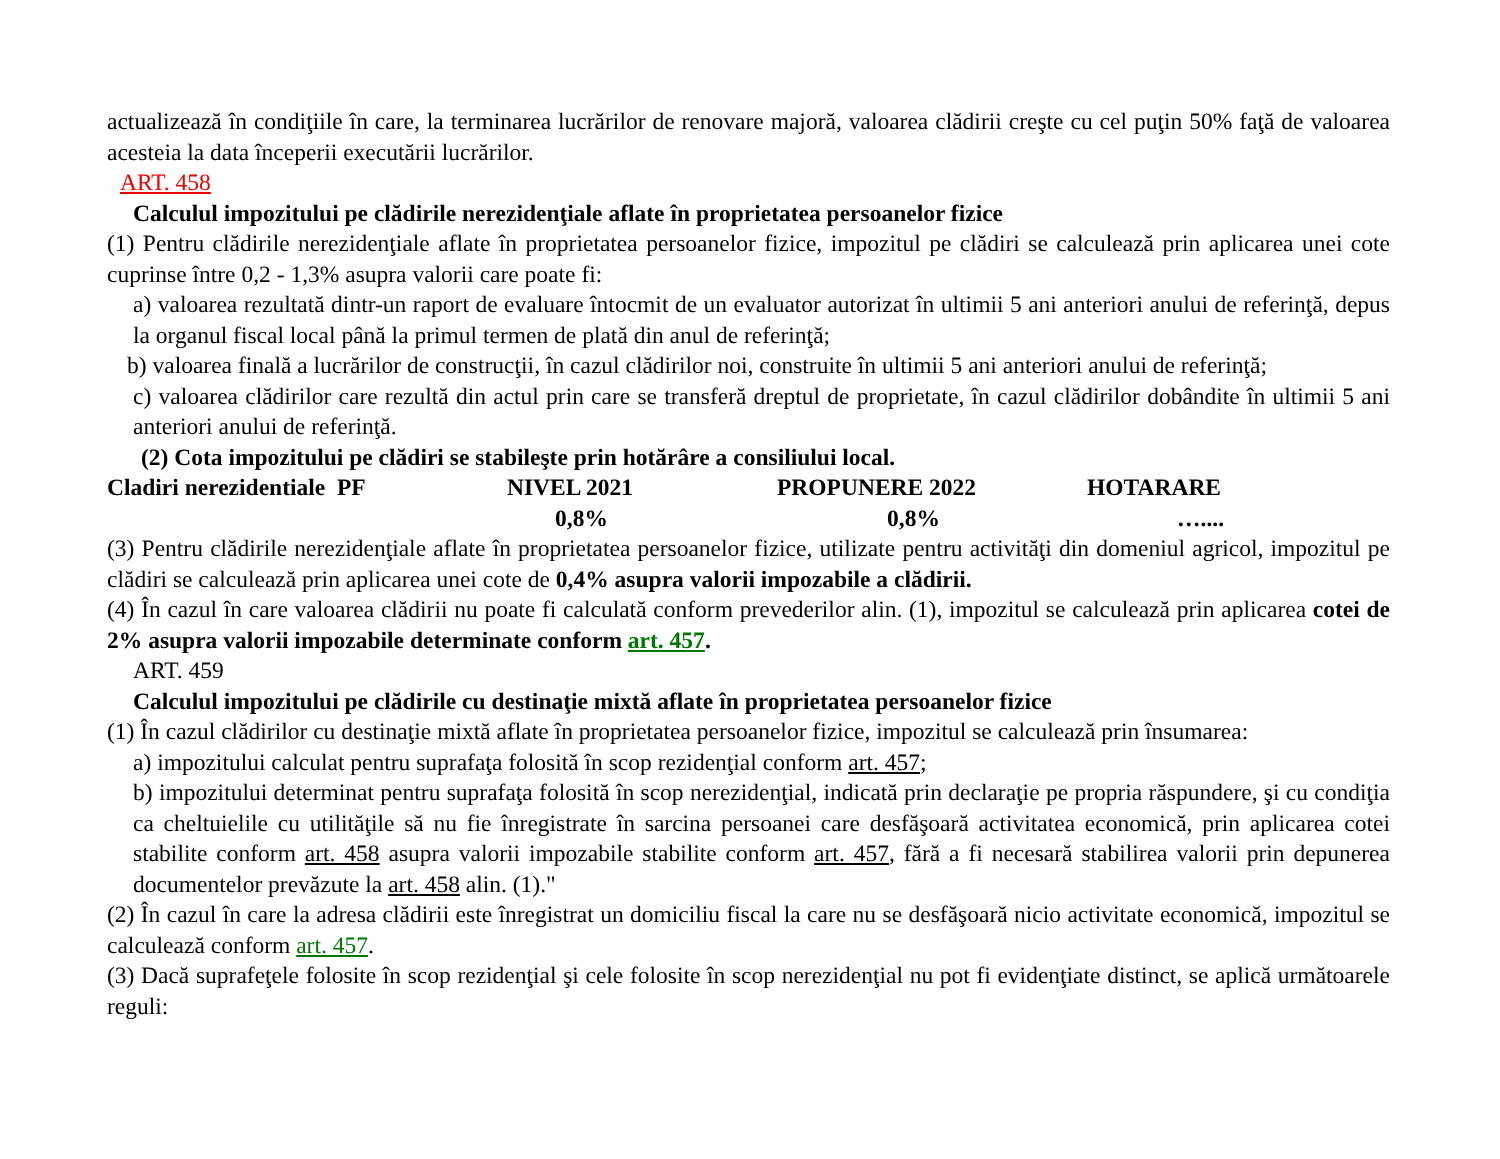actualizează în condiţiile în care, la terminarea lucrărilor de renovare majoră, valoarea clădirii creşte cu cel puţin 50% faţă de valoarea acesteia la data începerii executării lucrărilor.
ART. 458
Calculul impozitului pe clădirile nerezidenţiale aflate în proprietatea persoanelor fizice
(1) Pentru clădirile nerezidenţiale aflate în proprietatea persoanelor fizice, impozitul pe clădiri se calculează prin aplicarea unei cote cuprinse între 0,2 - 1,3% asupra valorii care poate fi:
a) valoarea rezultată dintr-un raport de evaluare întocmit de un evaluator autorizat în ultimii 5 ani anteriori anului de referinţă, depus la organul fiscal local până la primul termen de plată din anul de referinţă;
b) valoarea finală a lucrărilor de construcţii, în cazul clădirilor noi, construite în ultimii 5 ani anteriori anului de referinţă;
c) valoarea clădirilor care rezultă din actul prin care se transferă dreptul de proprietate, în cazul clădirilor dobândite în ultimii 5 ani anteriori anului de referinţă.
(2) Cota impozitului pe clădiri se stabileşte prin hotărâre a consiliului local.
| Cladiri nerezidentiale PF | NIVEL 2021 | PROPUNERE 2022 | HOTARARE |
| | 0,8% | 0,8% | ….... |
(3) Pentru clădirile nerezidenţiale aflate în proprietatea persoanelor fizice, utilizate pentru activităţi din domeniul agricol, impozitul pe clădiri se calculează prin aplicarea unei cote de 0,4% asupra valorii impozabile a clădirii.
(4) În cazul în care valoarea clădirii nu poate fi calculată conform prevederilor alin. (1), impozitul se calculează prin aplicarea cotei de 2% asupra valorii impozabile determinate conform art. 457.
ART. 459
Calculul impozitului pe clădirile cu destinaţie mixtă aflate în proprietatea persoanelor fizice
(1) În cazul clădirilor cu destinaţie mixtă aflate în proprietatea persoanelor fizice, impozitul se calculează prin însumarea:
a) impozitului calculat pentru suprafaţa folosită în scop rezidenţial conform art. 457;
b) impozitului determinat pentru suprafaţa folosită în scop nerezidenţial, indicată prin declaraţie pe propria răspundere, şi cu condiţia ca cheltuielile cu utilităţile să nu fie înregistrate în sarcina persoanei care desfăşoară activitatea economică, prin aplicarea cotei stabilite conform art. 458 asupra valorii impozabile stabilite conform art. 457, fără a fi necesară stabilirea valorii prin depunerea documentelor prevăzute la art. 458 alin. (1)."
(2) În cazul în care la adresa clădirii este înregistrat un domiciliu fiscal la care nu se desfăşoară nicio activitate economică, impozitul se calculează conform art. 457.
(3) Dacă suprafeţele folosite în scop rezidenţial şi cele folosite în scop nerezidenţial nu pot fi evidenţiate distinct, se aplică următoarele reguli: